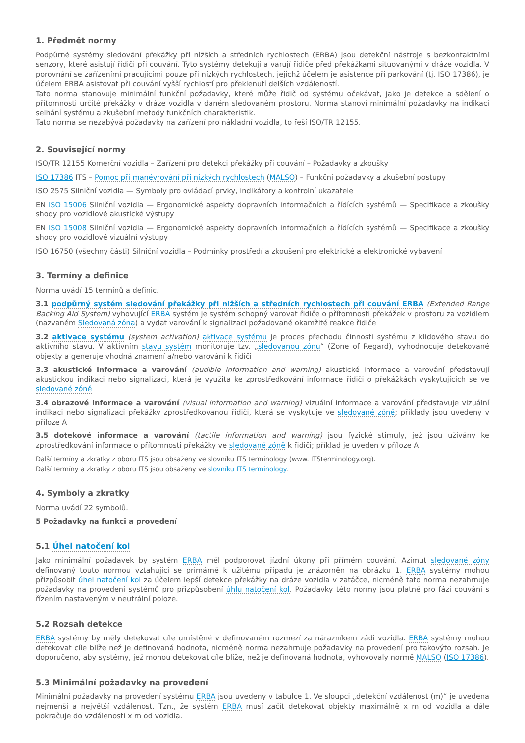1. Předmět normy
Podpůrné systémy sledování překážky při nižších a středních rychlostech (ERBA) jsou detekční nástroje s bezkontaktními senzory, které asistují řidiči při couvání. Tyto systémy detekují a varují řidiče před překážkami situovanými v dráze vozidla. V porovnání se zařízeními pracujícími pouze při nízkých rychlostech, jejichž účelem je asistence při parkování (tj. ISO 17386), je účelem ERBA asistovat při couvání vyšší rychlostí pro překlenutí delších vzdáleností.
Tato norma stanovuje minimální funkční požadavky, které může řidič od systému očekávat, jako je detekce a sdělení o přítomnosti určité překážky v dráze vozidla v daném sledovaném prostoru. Norma stanoví minimální požadavky na indikaci selhání systému a zkušební metody funkčních charakteristik.
Tato norma se nezabývá požadavky na zařízení pro nákladní vozidla, to řeší ISO/TR 12155.
2. Související normy
ISO/TR 12155 Komerční vozidla – Zařízení pro detekci překážky při couvání – Požadavky a zkoušky
ISO 17386 ITS – Pomoc při manévrování při nízkých rychlostech (MALSO) – Funkční požadavky a zkušební postupy
ISO 2575 Silniční vozidla — Symboly pro ovládací prvky, indikátory a kontrolní ukazatele
EN ISO 15006 Silniční vozidla — Ergonomické aspekty dopravních informačních a řídících systémů — Specifikace a zkoušky shody pro vozidlové akustické výstupy
EN ISO 15008 Silniční vozidla — Ergonomické aspekty dopravních informačních a řídících systémů — Specifikace a zkoušky shody pro vozidlové vizuální výstupy
ISO 16750 (všechny části) Silniční vozidla – Podmínky prostředí a zkoušení pro elektrické a elektronické vybavení
3. Termíny a definice
Norma uvádí 15 termínů a definic.
3.1 podpůrný systém sledování překážky při nižších a středních rychlostech při couvání ERBA (Extended Range Backing Aid System) vyhovující ERBA systém je systém schopný varovat řidiče o přítomnosti překážek v prostoru za vozidlem (nazvaném Sledovaná zóna) a vydat varování k signalizaci požadované okamžité reakce řidiče
3.2 aktivace systému (system activation) aktivace systému je proces přechodu činnosti systému z klidového stavu do aktivního stavu. V aktivním stavu systém monitoruje tzv. „sledovanou zónu“ (Zone of Regard), vyhodnocuje detekované objekty a generuje vhodná znamení a/nebo varování k řidiči
3.3 akustické informace a varování (audible information and warning) akustické informace a varování představují akustickou indikaci nebo signalizaci, která je využita ke zprostředkování informace řidiči o překážkách vyskytujících se ve sledované zóně
3.4 obrazové informace a varování (visual information and warning) vizuální informace a varování představuje vizuální indikaci nebo signalizaci překážky zprostředkovanou řidiči, která se vyskytuje ve sledované zóně; příklady jsou uvedeny v příloze A
3.5 dotekové informace a varování (tactile information and warning) jsou fyzické stimuly, jež jsou užívány ke zprostředkování informace o přítomnosti překážky ve sledované zóně k řidiči; příklad je uveden v příloze A
Další termíny a zkratky z oboru ITS jsou obsaženy ve slovníku ITS terminology (www. ITSterminology.org).
Další termíny a zkratky z oboru ITS jsou obsaženy ve slovníku ITS terminology.
4. Symboly a zkratky
Norma uvádí 22 symbolů.
5 Požadavky na funkci a provedení
5.1 Úhel natočení kol
Jako minimální požadavek by systém ERBA měl podporovat jízdní úkony při přímém couvání. Azimut sledované zóny definovaný touto normou vztahující se primárně k užitému případu je znázorněn na obrázku 1. ERBA systémy mohou přizpůsobit úhel natočení kol za účelem lepší detekce překážky na dráze vozidla v zatáčce, nicméně tato norma nezahrnuje požadavky na provedení systémů pro přizpůsobení úhlu natočení kol. Požadavky této normy jsou platné pro fázi couvání s řízením nastaveným v neutrální poloze.
5.2 Rozsah detekce
ERBA systémy by měly detekovat cíle umístěné v definovaném rozmezí za nárazníkem zádi vozidla. ERBA systémy mohou detekovat cíle blíže než je definovaná hodnota, nicméně norma nezahrnuje požadavky na provedení pro takovýto rozsah. Je doporučeno, aby systémy, jež mohou detekovat cíle blíže, než je definovaná hodnota, vyhovovaly normě MALSO (ISO 17386).
5.3 Minimální požadavky na provedení
Minimální požadavky na provedení systému ERBA jsou uvedeny v tabulce 1. Ve sloupci „detekční vzdálenost (m)“ je uvedena nejmenší a největší vzdálenost. Tzn., že systém ERBA musí začít detekovat objekty maximálně x m od vozidla a dále pokračuje do vzdálenosti x m od vozidla.